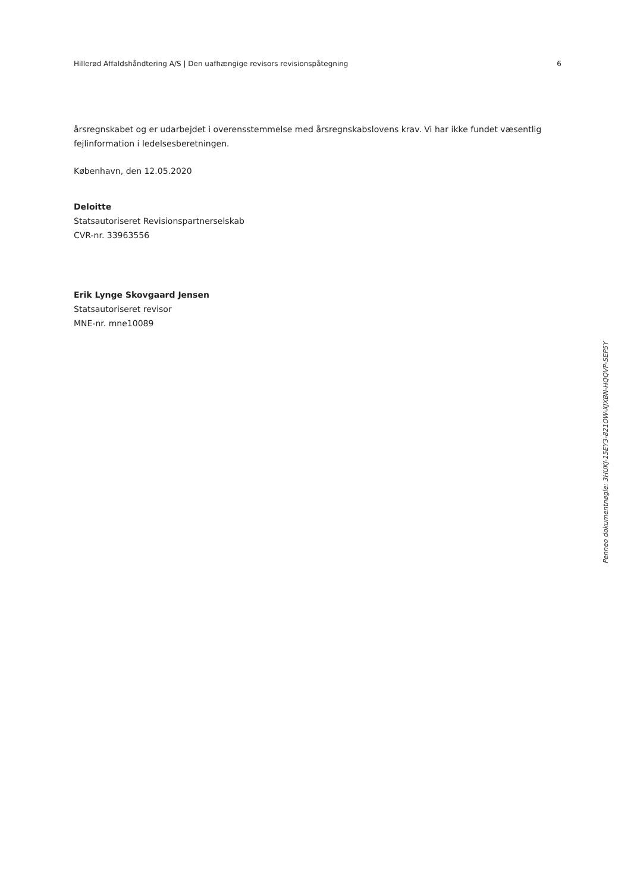Hillerød Affaldshåndtering A/S | Den uafhængige revisors revisionspåtegning 6
årsregnskabet og er udarbejdet i overensstemmelse med årsregnskabslovens krav. Vi har ikke fundet væsentlig fejlinformation i ledelsesberetningen.
København, den 12.05.2020
Deloitte
Statsautoriseret Revisionspartnerselskab
CVR-nr. 33963556
Erik Lynge Skovgaard Jensen
Statsautoriseret revisor
MNE-nr. mne10089
Penneo dokumentnøgle: 3HUKJ-15EY3-821OW-XJXBN-HQQVP-SEP5Y